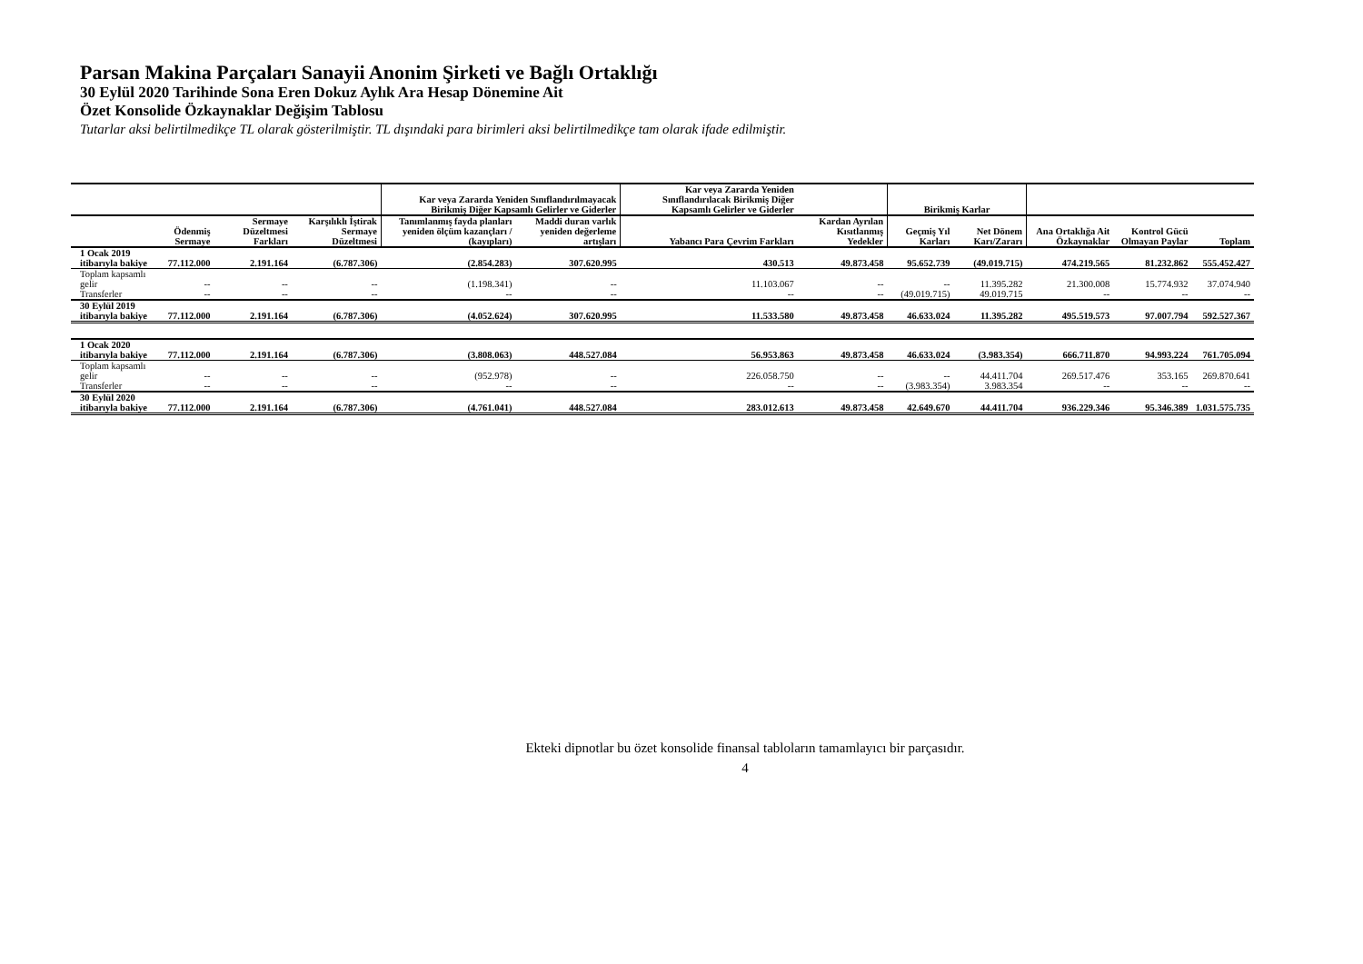Parsan Makina Parçaları Sanayii Anonim Şirketi ve Bağlı Ortaklığı
30 Eylül 2020 Tarihinde Sona Eren Dokuz Aylık Ara Hesap Dönemine Ait
Özet Konsolide Özkaynaklar Değişim Tablosu
Tutarlar aksi belirtilmedikçe TL olarak gösterilmiştir. TL dışındaki para birimleri aksi belirtilmedikçe tam olarak ifade edilmiştir.
| | | | | Kar veya Zararda Yeniden Sınıflandırılmayacak Birikmiş Diğer Kapsamlı Gelirler ve Giderler | | Kar veya Zararda Yeniden Sınıflandırılacak Birikmiş Diğer Kapsamlı Gelirler ve Giderler | | Birikmiş Karlar | | | | |
| --- | --- | --- | --- | --- | --- | --- | --- | --- | --- | --- | --- | --- |
| | Ödenmiş Sermaye | Sermaye Düzeltmesi Farkları | Karşılıklı İştirak Sermaye Düzeltmesi | Tanımlanmış fayda planları yeniden ölçüm kazançları / (kayıpları) | Maddi duran varlık yeniden değerleme artışları | Yabancı Para Çevrim Farkları | Kardan Ayrılan Kısıtlanmış Yedekler | Geçmiş Yıl Karları | Net Dönem Karı/Zararı | Ana Ortaklığa Ait Özkaynaklar | Kontrol Gücü Olmayan Paylar | Toplam |
| 1 Ocak 2019 itibarıyla bakiye | 77.112.000 | 2.191.164 | (6.787.306) | (2.854.283) | 307.620.995 | 430.513 | 49.873.458 | 95.652.739 | (49.019.715) | 474.219.565 | 81.232.862 | 555.452.427 |
| Toplam kapsamlı gelir | -- | -- | -- | (1.198.341) | -- | 11.103.067 | -- | -- | 11.395.282 | 21.300.008 | 15.774.932 | 37.074.940 |
| Transferler | -- | -- | -- | -- | -- | -- | -- | (49.019.715) | 49.019.715 | -- | -- | -- |
| 30 Eylül 2019 itibarıyla bakiye | 77.112.000 | 2.191.164 | (6.787.306) | (4.052.624) | 307.620.995 | 11.533.580 | 49.873.458 | 46.633.024 | 11.395.282 | 495.519.573 | 97.007.794 | 592.527.367 |
| 1 Ocak 2020 itibarıyla bakiye | 77.112.000 | 2.191.164 | (6.787.306) | (3.808.063) | 448.527.084 | 56.953.863 | 49.873.458 | 46.633.024 | (3.983.354) | 666.711.870 | 94.993.224 | 761.705.094 |
| Toplam kapsamlı gelir | -- | -- | -- | (952.978) | -- | 226.058.750 | -- | -- | 44.411.704 | 269.517.476 | 353.165 | 269.870.641 |
| Transferler | -- | -- | -- | -- | -- | -- | -- | (3.983.354) | 3.983.354 | -- | -- | -- |
| 30 Eylül 2020 itibarıyla bakiye | 77.112.000 | 2.191.164 | (6.787.306) | (4.761.041) | 448.527.084 | 283.012.613 | 49.873.458 | 42.649.670 | 44.411.704 | 936.229.346 | 95.346.389 | 1.031.575.735 |
Ekteki dipnotlar bu özet konsolide finansal tabloların tamamlayıcı bir parçasıdır.
4